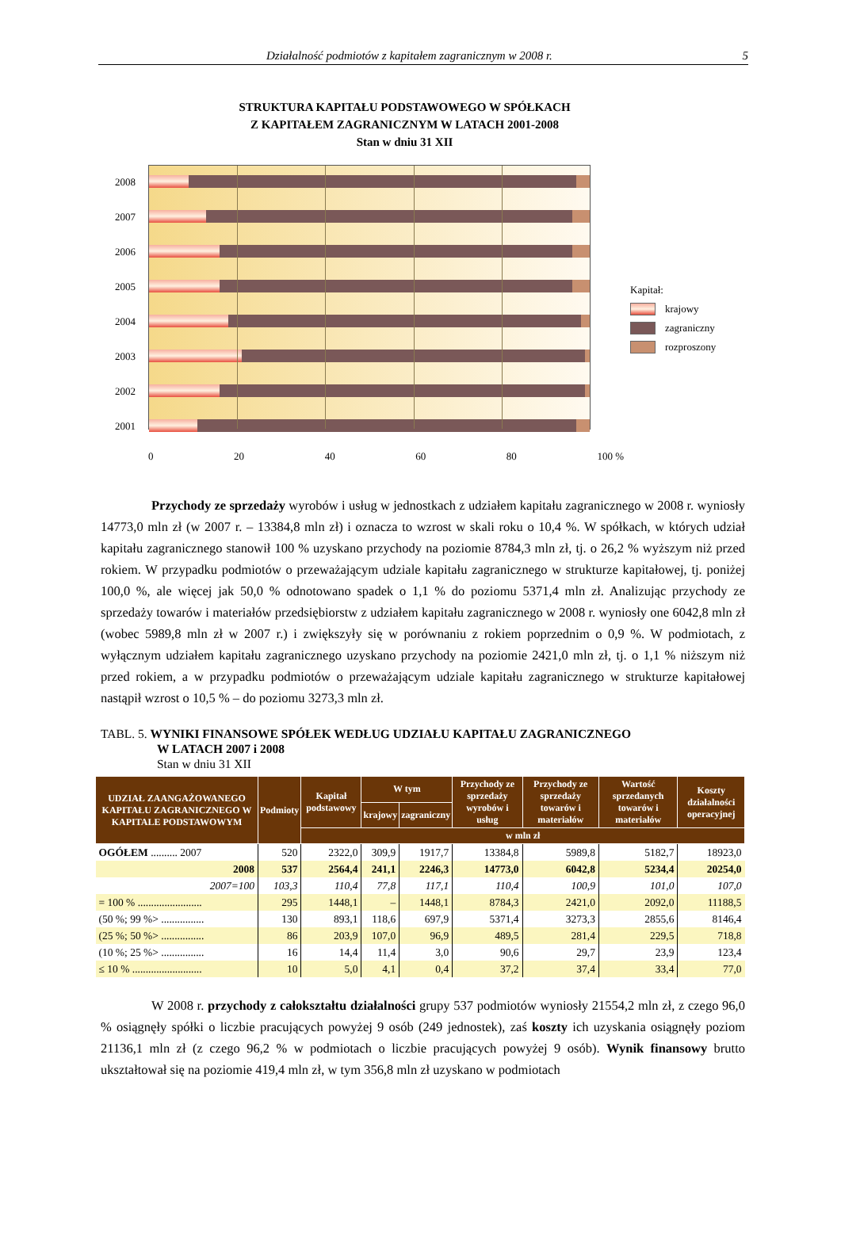Działalność podmiotów z kapitałem zagranicznym w 2008 r. 5
STRUKTURA KAPITAŁU PODSTAWOWEGO W SPÓŁKACH
Z KAPITAŁEM ZAGRANICZNYM W LATACH 2001-2008
Stan w dniu 31 XII
2008
2007
2006
2005
2004
2003
2002
2001
Kapitał:
krajowy
zagraniczny
rozproszony
0 20 40 60 80 100 %
Przychody ze sprzedaży wyrobów i usług w jednostkach z udziałem kapitału zagranicznego w 2008 r. wyniosły 14773,0 mln zł (w 2007 r. – 13384,8 mln zł) i oznacza to wzrost w skali roku o 10,4 %. W spółkach, w których udział kapitału zagranicznego stanowił 100 % uzyskano przychody na poziomie 8784,3 mln zł, tj. o 26,2 % wyższym niż przed rokiem. W przypadku podmiotów o przeważającym udziale kapitału zagranicznego w strukturze kapitałowej, tj. poniżej 100,0 %, ale więcej jak 50,0 % odnotowano spadek o 1,1 % do poziomu 5371,4 mln zł. Analizując przychody ze sprzedaży towarów i materiałów przedsiębiorstw z udziałem kapitału zagranicznego w 2008 r. wyniosły one 6042,8 mln zł (wobec 5989,8 mln zł w 2007 r.) i zwiększyły się w porównaniu z rokiem poprzednim o 0,9 %. W podmiotach, z wyłącznym udziałem kapitału zagranicznego uzyskano przychody na poziomie 2421,0 mln zł, tj. o 1,1 % niższym niż przed rokiem, a w przypadku podmiotów o przeważającym udziale kapitału zagranicznego w strukturze kapitałowej nastąpił wzrost o 10,5 % – do poziomu 3273,3 mln zł.
TABL. 5. WYNIKI FINANSOWE SPÓŁEK WEDŁUG UDZIAŁU KAPITAŁU ZAGRANICZNEGO
W LATACH 2007 i 2008
Stan w dniu 31 XII
| UDZIAŁ ZAANGAŻOWANEGO KAPITAŁU ZAGRANICZNEGO W KAPITALE PODSTAWOWYM | Podmioty | Kapitał podstawowy | W tym | | Przychody ze sprzedaży wyrobów i usług | Przychody ze sprzedaży towarów i materiałów | Wartość sprzedanych towarów i materiałów | Koszty działalności operacyjnej |
| --- | --- | --- | --- | --- | --- | --- | --- | --- |
| | | | krajowy | zagraniczny | | | | |
| | | w mln zł | | | | | | |
| OGÓŁEM .......... 2007 | 520 | 2322,0 | 309,9 | 1917,7 | 13384,8 | 5989,8 | 5182,7 | 18923,0 |
| 2008 | 537 | 2564,4 | 241,1 | 2246,3 | 14773,0 | 6042,8 | 5234,4 | 20254,0 |
| 2007=100 | 103,3 | 110,4 | 77,8 | 117,1 | 110,4 | 100,9 | 101,0 | 107,0 |
| = 100 % ........................ | 295 | 1448,1 | – | 1448,1 | 8784,3 | 2421,0 | 2092,0 | 11188,5 |
| (50 %; 99 %> ................ | 130 | 893,1 | 118,6 | 697,9 | 5371,4 | 3273,3 | 2855,6 | 8146,4 |
| (25 %; 50 %> ................ | 86 | 203,9 | 107,0 | 96,9 | 489,5 | 281,4 | 229,5 | 718,8 |
| (10 %; 25 %> ................ | 16 | 14,4 | 11,4 | 3,0 | 90,6 | 29,7 | 23,9 | 123,4 |
| ≤ 10 % .......................... | 10 | 5,0 | 4,1 | 0,4 | 37,2 | 37,4 | 33,4 | 77,0 |
W 2008 r. przychody z całokształtu działalności grupy 537 podmiotów wyniosły 21554,2 mln zł, z czego 96,0 % osiągnęły spółki o liczbie pracujących powyżej 9 osób (249 jednostek), zaś koszty ich uzyskania osiągnęły poziom 21136,1 mln zł (z czego 96,2 % w podmiotach o liczbie pracujących powyżej 9 osób). Wynik finansowy brutto ukształtował się na poziomie 419,4 mln zł, w tym 356,8 mln zł uzyskano w podmiotach